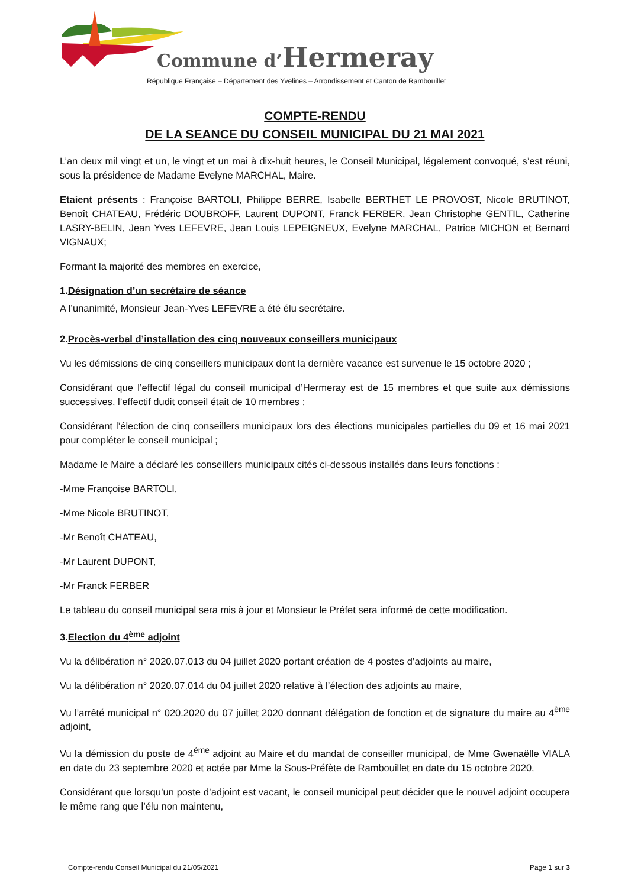Commune d’Hermeray
République Française – Département des Yvelines – Arrondissement et Canton de Rambouillet
COMPTE-RENDU
DE LA SEANCE DU CONSEIL MUNICIPAL DU 21 MAI 2021
L’an deux mil vingt et un, le vingt et un mai à dix-huit heures, le Conseil Municipal, légalement convoqué, s’est réuni, sous la présidence de Madame Evelyne MARCHAL, Maire.
Etaient présents : Françoise BARTOLI, Philippe BERRE, Isabelle BERTHET LE PROVOST, Nicole BRUTINOT, Benoît CHATEAU, Frédéric DOUBROFF, Laurent DUPONT, Franck FERBER, Jean Christophe GENTIL, Catherine LASRY-BELIN, Jean Yves LEFEVRE, Jean Louis LEPEIGNEUX, Evelyne MARCHAL, Patrice MICHON et Bernard VIGNAUX;
Formant la majorité des membres en exercice,
1.Désignation d’un secrétaire de séance
A l’unanimité, Monsieur Jean-Yves LEFEVRE a été élu secrétaire.
2.Procès-verbal d’installation des cinq nouveaux conseillers municipaux
Vu les démissions de cinq conseillers municipaux dont la dernière vacance est survenue le 15 octobre 2020 ;
Considérant que l’effectif légal du conseil municipal d’Hermeray est de 15 membres et que suite aux démissions successives, l’effectif dudit conseil était de 10 membres ;
Considérant l’élection de cinq conseillers municipaux lors des élections municipales partielles du 09 et 16 mai 2021 pour compléter le conseil municipal ;
Madame le Maire a déclaré les conseillers municipaux cités ci-dessous installés dans leurs fonctions :
-Mme Françoise BARTOLI,
-Mme Nicole BRUTINOT,
-Mr Benoît CHATEAU,
-Mr Laurent DUPONT,
-Mr Franck FERBER
Le tableau du conseil municipal sera mis à jour et Monsieur le Préfet sera informé de cette modification.
3.Election du 4<sup>ème</sup> adjoint
Vu la délibération n° 2020.07.013 du 04 juillet 2020 portant création de 4 postes d’adjoints au maire,
Vu la délibération n° 2020.07.014 du 04 juillet 2020 relative à l’élection des adjoints au maire,
Vu l’arrêté municipal n° 020.2020 du 07 juillet 2020 donnant délégation de fonction et de signature du maire au 4<sup>ème</sup> adjoint,
Vu la démission du poste de 4<sup>ème</sup> adjoint au Maire et du mandat de conseiller municipal, de Mme Gwenaëlle VIALA en date du 23 septembre 2020 et actée par Mme la Sous-Préfète de Rambouillet en date du 15 octobre 2020,
Considérant que lorsqu’un poste d’adjoint est vacant, le conseil municipal peut décider que le nouvel adjoint occupera le même rang que l’élu non maintenu,
Compte-rendu Conseil Municipal du 21/05/2021 Page 1 sur 3